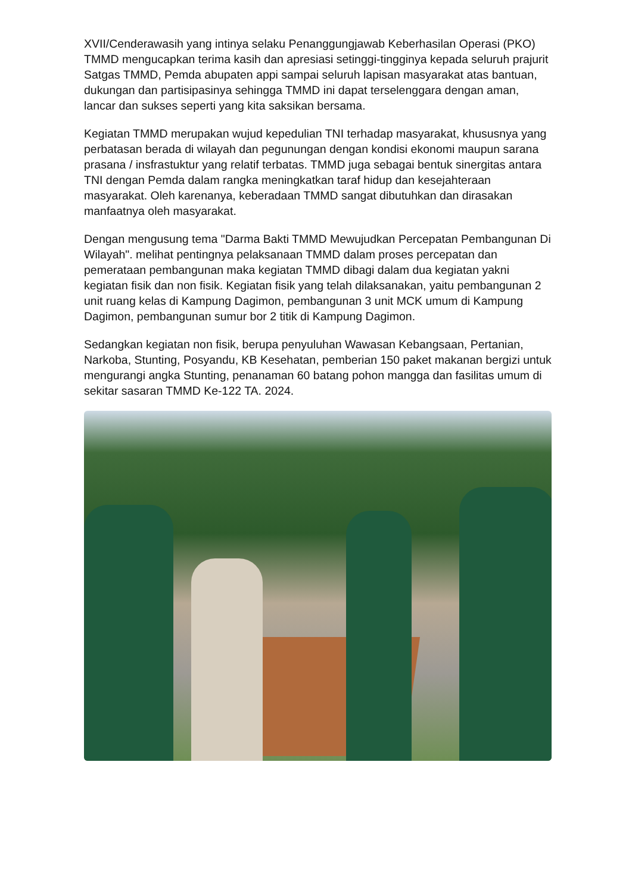XVII/Cenderawasih yang intinya selaku Penanggungjawab Keberhasilan Operasi (PKO) TMMD mengucapkan terima kasih dan apresiasi setinggi-tingginya kepada seluruh prajurit Satgas TMMD, Pemda abupaten appi sampai seluruh lapisan masyarakat atas bantuan, dukungan dan partisipasinya sehingga TMMD ini dapat terselenggara dengan aman, lancar dan sukses seperti yang kita saksikan bersama.
Kegiatan TMMD merupakan wujud kepedulian TNI terhadap masyarakat, khususnya yang perbatasan berada di wilayah dan pegunungan dengan kondisi ekonomi maupun sarana prasana / insfrastuktur yang relatif terbatas. TMMD juga sebagai bentuk sinergitas antara TNI dengan Pemda dalam rangka meningkatkan taraf hidup dan kesejahteraan masyarakat. Oleh karenanya, keberadaan TMMD sangat dibutuhkan dan dirasakan manfaatnya oleh masyarakat.
Dengan mengusung tema "Darma Bakti TMMD Mewujudkan Percepatan Pembangunan Di Wilayah". melihat pentingnya pelaksanaan TMMD dalam proses percepatan dan pemerataan pembangunan maka kegiatan TMMD dibagi dalam dua kegiatan yakni kegiatan fisik dan non fisik. Kegiatan fisik yang telah dilaksanakan, yaitu pembangunan 2 unit ruang kelas di Kampung Dagimon, pembangunan 3 unit MCK umum di Kampung Dagimon, pembangunan sumur bor 2 titik di Kampung Dagimon.
Sedangkan kegiatan non fisik, berupa penyuluhan Wawasan Kebangsaan, Pertanian, Narkoba, Stunting, Posyandu, KB Kesehatan, pemberian 150 paket makanan bergizi untuk mengurangi angka Stunting, penanaman 60 batang pohon mangga dan fasilitas umum di sekitar sasaran TMMD Ke-122 TA. 2024.